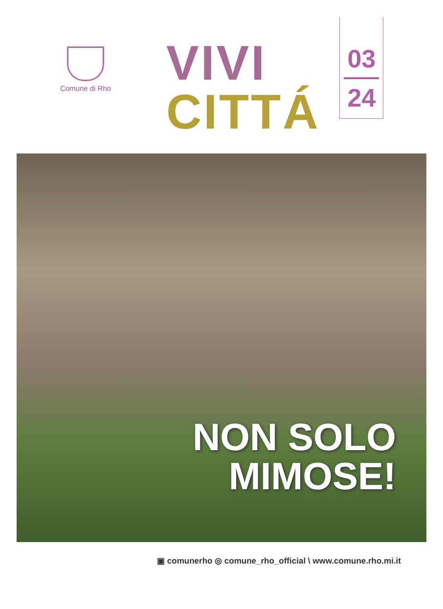Comune di Rho
VIVI
CITTÁ
03
24
NON SOLO
MIMOSE!
▣ comunerho ◎ comune_rho_official \ www.comune.rho.mi.it